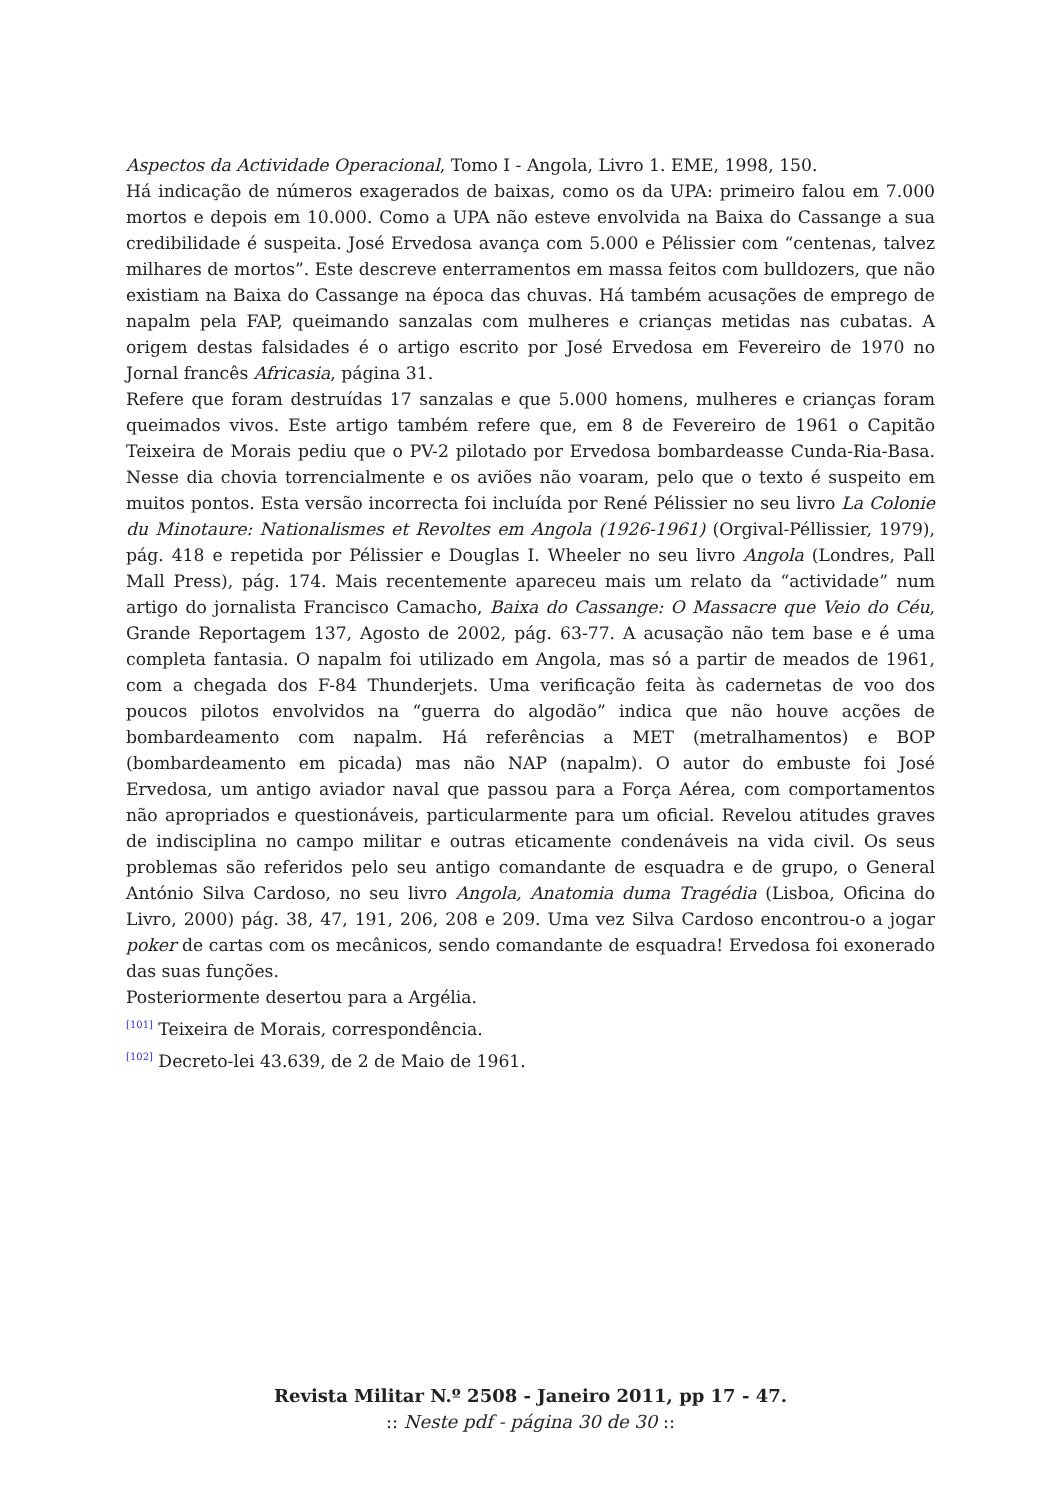Aspectos da Actividade Operacional, Tomo I - Angola, Livro 1. EME, 1998, 150.
Há indicação de números exagerados de baixas, como os da UPA: primeiro falou em 7.000 mortos e depois em 10.000. Como a UPA não esteve envolvida na Baixa do Cassange a sua credibilidade é suspeita. José Ervedosa avança com 5.000 e Pélissier com “centenas, talvez milhares de mortos”. Este descreve enterramentos em massa feitos com bulldozers, que não existiam na Baixa do Cassange na época das chuvas. Há também acusações de emprego de napalm pela FAP, queimando sanzalas com mulheres e crianças metidas nas cubatas. A origem destas falsidades é o artigo escrito por José Ervedosa em Fevereiro de 1970 no Jornal francês Africasia, página 31.
Refere que foram destruídas 17 sanzalas e que 5.000 homens, mulheres e crianças foram queimados vivos. Este artigo também refere que, em 8 de Fevereiro de 1961 o Capitão Teixeira de Morais pediu que o PV-2 pilotado por Ervedosa bombardeasse Cunda-Ria-Basa. Nesse dia chovia torrencialmente e os aviões não voaram, pelo que o texto é suspeito em muitos pontos. Esta versão incorrecta foi incluída por René Pélissier no seu livro La Colonie du Minotaure: Nationalismes et Revoltes em Angola (1926-1961) (Orgival-Péllissier, 1979), pág. 418 e repetida por Pélissier e Douglas I. Wheeler no seu livro Angola (Londres, Pall Mall Press), pág. 174. Mais recentemente apareceu mais um relato da “actividade” num artigo do jornalista Francisco Camacho, Baixa do Cassange: O Massacre que Veio do Céu, Grande Reportagem 137, Agosto de 2002, pág. 63-77. A acusação não tem base e é uma completa fantasia. O napalm foi utilizado em Angola, mas só a partir de meados de 1961, com a chegada dos F-84 Thunderjets. Uma verificação feita às cadernetas de voo dos poucos pilotos envolvidos na “guerra do algodão” indica que não houve acções de bombardeamento com napalm. Há referências a MET (metralhamentos) e BOP (bombardeamento em picada) mas não NAP (napalm). O autor do embuste foi José Ervedosa, um antigo aviador naval que passou para a Força Aérea, com comportamentos não apropriados e questionáveis, particularmente para um oficial. Revelou atitudes graves de indisciplina no campo militar e outras eticamente condenáveis na vida civil. Os seus problemas são referidos pelo seu antigo comandante de esquadra e de grupo, o General António Silva Cardoso, no seu livro Angola, Anatomia duma Tragédia (Lisboa, Oficina do Livro, 2000) pág. 38, 47, 191, 206, 208 e 209. Uma vez Silva Cardoso encontrou-o a jogar poker de cartas com os mecânicos, sendo comandante de esquadra! Ervedosa foi exonerado das suas funções.
Posteriormente desertou para a Argélia.
<sup>[101]</sup> Teixeira de Morais, correspondência.
<sup>[102]</sup> Decreto-lei 43.639, de 2 de Maio de 1961.
Revista Militar N.º 2508 - Janeiro 2011, pp 17 - 47.
:: Neste pdf - página 30 de 30 ::